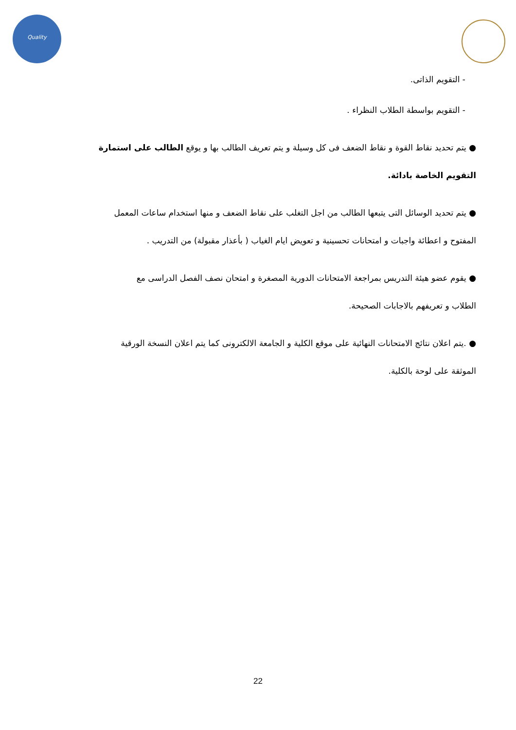Quality
- التقويم الذاتى.
- التقويم بواسطة الطلاب النظراء .
● يتم تحديد نقاط القوة و نقاط الضعف فى كل وسيلة و يتم تعريف الطالب بها و يوقع الطالب على استمارة
التقويم الخاصة بادائة.
● يتم تحديد الوسائل التى يتبعها الطالب من اجل التغلب على نقاط الضعف و منها استخدام ساعات المعمل
المفتوح و اعطائة واجبات و امتحانات تحسينية و تعويض ايام الغياب ( بأعذار مقبولة) من التدريب .
● يقوم عضو هيئة التدريس بمراجعة الامتحانات الدورية المصغرة و امتحان نصف الفصل الدراسى مع
الطلاب و تعريفهم بالاجابات الصحيحة.
● .يتم اعلان نتائج الامتحانات النهائية على موقع الكلية و الجامعة الالكترونى كما يتم اعلان النسخة الورقية
الموثقة على لوحة بالكلية.
22